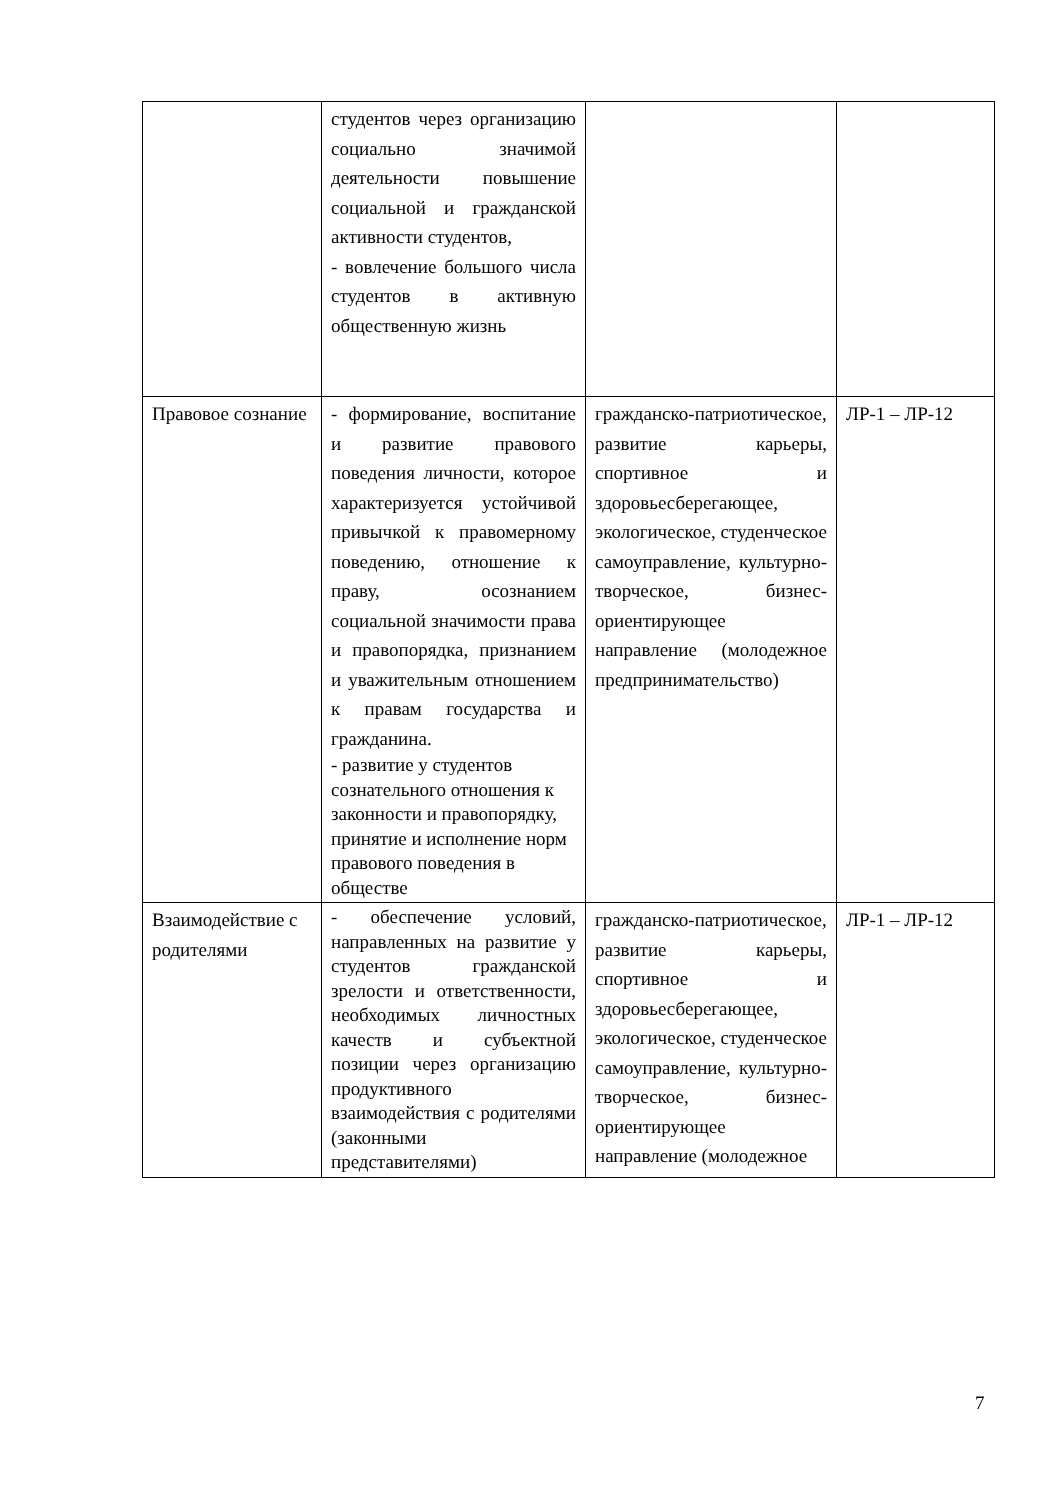| | студентов через организацию социально значимой деятельности повышение социальной и гражданской активности студентов, - вовлечение большого числа студентов в активную общественную жизнь | | |
| Правовое сознание | - формирование, воспитание и развитие правового поведения личности, которое характеризуется устойчивой привычкой к правомерному поведению, отношение к праву, осознанием социальной значимости права и правопорядка, признанием и уважительным отношением к правам государства и гражданина. - развитие у студентов сознательного отношения к законности и правопорядку, принятие и исполнение норм правового поведения в обществе | гражданско-патриотическое, развитие карьеры, спортивное и здоровьесберегающее, экологическое, студенческое самоуправление, культурно-творческое, бизнес-ориентирующее направление (молодежное предпринимательство) | ЛР-1 – ЛР-12 |
| Взаимодействие с родителями | - обеспечение условий, направленных на развитие у студентов гражданской зрелости и ответственности, необходимых личностных качеств и субъектной позиции через организацию продуктивного взаимодействия с родителями (законными представителями) | гражданско-патриотическое, развитие карьеры, спортивное и здоровьесберегающее, экологическое, студенческое самоуправление, культурно-творческое, бизнес-ориентирующее направление (молодежное | ЛР-1 – ЛР-12 |
7